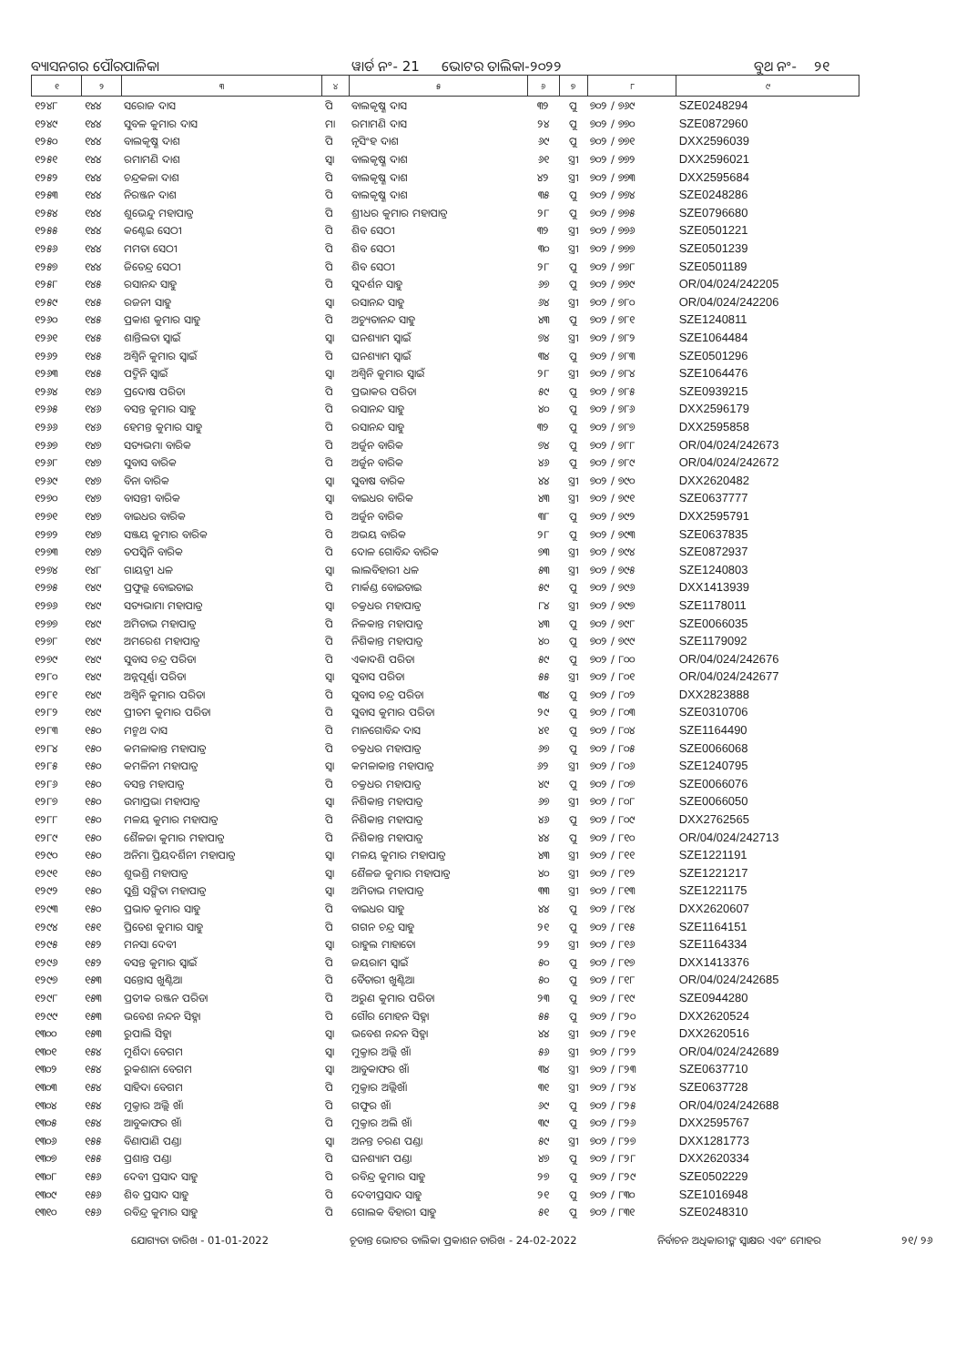ବ୍ୟାସନଗର ପୌରପାଳିକା ୱାର୍ଡ ନଂ- 21 ଭୋଟର ତାଲିକା-୨୦୨୨ ବୁଥ ନଂ- ୨୧
| ୧ | ୨ | ୩ | ୪ | ୫ | ୬ | ୭ | ୮ | ୯ |
| --- | --- | --- | --- | --- | --- | --- | --- | --- |
| ୧୨୪୮ | ୧୪୪ | ସରୋଜ ଦାସ | ପି | ବାଲକୃଷ୍ଣ ଦାସ | ୩୨ | ପୁ | ୭୦୨ / ୭୬୯ | SZE0248294 |
| ୧୨୪୯ | ୧୪୪ | ସୁବଳ କୁମାର ଦାସ | ମା | ରମାମଣି ଦାସ | ୨୪ | ପୁ | ୭୦୨ / ୭୭୦ | SZE0872960 |
| ୧୨୫୦ | ୧୪୪ | ବାଲକୃଷ୍ଣ ଦାଶ | ପି | ନୃସିଂହ ଦାଶ | ୬୯ | ପୁ | ୭୦୨ / ୭୭୧ | DXX2596039 |
| ୧୨୫୧ | ୧୪୪ | ରମାମଣି ଦାଶ | ସ୍ୱା | ବାଲକୃଷ୍ଣ ଦାଶ | ୬୧ | ସ୍ତ୍ରୀ | ୭୦୨ / ୭୭୨ | DXX2596021 |
| ୧୨୫୨ | ୧୪୪ | ଚନ୍ଦ୍ରକଳା ଦାଶ | ପି | ବାଲକୃଷ୍ଣ ଦାଶ | ୪୨ | ସ୍ତ୍ରୀ | ୭୦୨ / ୭୭୩ | DXX2595684 |
| ୧୨୫୩ | ୧୪୪ | ନିରଞ୍ଜନ ଦାଶ | ପି | ବାଲକୃଷ୍ଣ ଦାଶ | ୩୫ | ପୁ | ୭୦୨ / ୭୭୪ | SZE0248286 |
| ୧୨୫୪ | ୧୪୪ | ଶୁଭେନ୍ଦୁ ମହାପାତ୍ର | ପି | ଶ୍ରୀଧର କୁମାର ମହାପାତ୍ର | ୨୮ | ପୁ | ୭୦୨ / ୭୭୫ | SZE0796680 |
| ୧୨୫୫ | ୧୪୪ | କଣ୍ଟେଇ ସେଠୀ | ପି | ଶିବ ସେଠୀ | ୩୨ | ସ୍ତ୍ରୀ | ୭୦୨ / ୭୭୬ | SZE0501221 |
| ୧୨୫୬ | ୧୪୪ | ମମତା ସେଠୀ | ପି | ଶିବ ସେଠୀ | ୩୦ | ସ୍ତ୍ରୀ | ୭୦୨ / ୭୭୭ | SZE0501239 |
| ୧୨୫୭ | ୧୪୪ | ଜିତେନ୍ଦ୍ର ସେଠୀ | ପି | ଶିବ ସେଠୀ | ୨୮ | ପୁ | ୭୦୨ / ୭୭୮ | SZE0501189 |
| ୧୨୫୮ | ୧୪୫ | ରସାନନ୍ଦ ସାହୁ | ପି | ସୁଦର୍ଶନ ସାହୁ | ୬୭ | ପୁ | ୭୦୨ / ୭୭୯ | OR/04/024/242205 |
| ୧୨୫୯ | ୧୪୫ | ରଜନୀ ସାହୁ | ସ୍ୱା | ରସାନନ୍ଦ ସାହୁ | ୬୪ | ସ୍ତ୍ରୀ | ୭୦୨ / ୭୮୦ | OR/04/024/242206 |
| ୧୨୬୦ | ୧୪୫ | ପ୍ରକାଶ କୁମାର ସାହୁ | ପି | ଅଚ୍ୟୁତାନନ୍ଦ ସାହୁ | ୪୩ | ପୁ | ୭୦୨ / ୭୮୧ | SZE1240811 |
| ୧୨୬୧ | ୧୪୫ | ଶାନ୍ତିଲତା ସ୍ୱାଇଁ | ସ୍ୱା | ଘନଶ୍ୟାମ ସ୍ୱାଇଁ | ୭୪ | ସ୍ତ୍ରୀ | ୭୦୨ / ୭୮୨ | SZE1064484 |
| ୧୨୬୨ | ୧୪୫ | ଅଶ୍ୱିନି କୁମାର ସ୍ୱାଇଁ | ପି | ଘନଶ୍ୟାମ ସ୍ୱାଇଁ | ୩୪ | ପୁ | ୭୦୨ / ୭୮୩ | SZE0501296 |
| ୧୨୬୩ | ୧୪୫ | ପଦ୍ମିନି ସ୍ୱାଇଁ | ସ୍ୱା | ଅଶ୍ୱିନି କୁମାର ସ୍ୱାଇଁ | ୨୮ | ସ୍ତ୍ରୀ | ୭୦୨ / ୭୮୪ | SZE1064476 |
| ୧୨୬୪ | ୧୪୬ | ପ୍ରଦୋଷ ପରିଡା | ପି | ପ୍ରଭାକର ପରିଡା | ୫୯ | ପୁ | ୭୦୨ / ୭୮୫ | SZE0939215 |
| ୧୨୬୫ | ୧୪୬ | ବସନ୍ତ କୁମାର ସାହୁ | ପି | ରସାନନ୍ଦ ସାହୁ | ୪୦ | ପୁ | ୭୦୨ / ୭୮୬ | DXX2596179 |
| ୧୨୬୬ | ୧୪୬ | ହେମନ୍ତ କୁମାର ସାହୁ | ପି | ରସାନନ୍ଦ ସାହୁ | ୩୨ | ପୁ | ୭୦୨ / ୭୮୭ | DXX2595858 |
| ୧୨୬୭ | ୧୪୭ | ସତ୍ୟଭମା ବାରିକ | ପି | ଅର୍ଜୁନ ବାରିକ | ୭୪ | ପୁ | ୭୦୨ / ୭୮୮ | OR/04/024/242673 |
| ୧୨୬୮ | ୧୪୭ | ସୁବାସ ବାରିକ | ପି | ଅର୍ଜୁନ ବାରିକ | ୪୬ | ପୁ | ୭୦୨ / ୭୮୯ | OR/04/024/242672 |
| ୧୨୬୯ | ୧୪୭ | ବିନା ବାରିକ | ସ୍ୱା | ସୁବାଷ ବାରିକ | ୪୪ | ସ୍ତ୍ରୀ | ୭୦୨ / ୭୯୦ | DXX2620482 |
| ୧୨୭୦ | ୧୪୭ | ବାସନ୍ତୀ ବାରିକ | ସ୍ୱା | ବାଇଧର ବାରିକ | ୪୩ | ସ୍ତ୍ରୀ | ୭୦୨ / ୭୯୧ | SZE0637777 |
| ୧୨୭୧ | ୧୪୭ | ବାଇଧର ବାରିକ | ପି | ଅର୍ଜୁନ ବାରିକ | ୩୮ | ପୁ | ୭୦୨ / ୭୯୨ | DXX2595791 |
| ୧୨୭୨ | ୧୪୭ | ସଞ୍ଜୟ କୁମାର ବାରିକ | ପି | ଅଭୟ ବାରିକ | ୨୮ | ପୁ | ୭୦୨ / ୭୯୩ | SZE0637835 |
| ୧୨୭୩ | ୧୪୭ | ତପସ୍ୱିନି ବାରିକ | ପି | ଦୋଳ ଗୋବିନ୍ଦ ବାରିକ | ୭୩ | ସ୍ତ୍ରୀ | ୭୦୨ / ୭୯୪ | SZE0872937 |
| ୧୨୭୪ | ୧୪୮ | ଗାୟତ୍ରୀ ଧଳ | ସ୍ୱା | ଲାଲବିହାରୀ ଧଳ | ୫୩ | ସ୍ତ୍ରୀ | ୭୦୨ / ୭୯୫ | SZE1240803 |
| ୧୨୭୫ | ୧୪୯ | ପ୍ରଫୁଲ୍ଲ ବୋଇତାଇ | ପି | ମାର୍କଣ୍ଡ ବୋଇତାଇ | ୫୯ | ପୁ | ୭୦୨ / ୭୯୬ | DXX1413939 |
| ୧୨୭୬ | ୧୪୯ | ସତ୍ୟଭାମା ମହାପାତ୍ର | ସ୍ୱା | ଚକ୍ରଧର ମହାପାତ୍ର | ୮୪ | ସ୍ତ୍ରୀ | ୭୦୨ / ୭୯୭ | SZE1178011 |
| ୧୨୭୭ | ୧୪୯ | ଅମିତାଭ ମହାପାତ୍ର | ପି | ନିଳକାନ୍ତ ମହାପାତ୍ର | ୪୩ | ପୁ | ୭୦୨ / ୭୯୮ | SZE0066035 |
| ୧୨୭୮ | ୧୪୯ | ଅମରେଶ ମହାପାତ୍ର | ପି | ନିଶିକାନ୍ତ ମହାପାତ୍ର | ୪୦ | ପୁ | ୭୦୨ / ୭୯୯ | SZE1179092 |
| ୧୨୭୯ | ୧୪୯ | ସୁବାସ ଚନ୍ଦ୍ର ପରିଡା | ପି | ଏକାଦଶି ପରିଡା | ୫୯ | ପୁ | ୭୦୨ / ୮୦୦ | OR/04/024/242676 |
| ୧୨୮୦ | ୧୪୯ | ଅନ୍ନପୂର୍ଣ୍ଣା ପରିଡା | ସ୍ୱା | ସୁବାସ ପରିଡା | ୫୫ | ସ୍ତ୍ରୀ | ୭୦୨ / ୮୦୧ | OR/04/024/242677 |
| ୧୨୮୧ | ୧୪୯ | ଅଶ୍ୱିନି କୁମାର ପରିଡା | ପି | ସୁବାସ ଚନ୍ଦ୍ର ପରିଡା | ୩୪ | ପୁ | ୭୦୨ / ୮୦୨ | DXX2823888 |
| ୧୨୮୨ | ୧୪୯ | ପ୍ରୀତମ କୁମାର ପରିଡା | ପି | ସୁବାସ କୁମାର ପରିଡା | ୨୯ | ପୁ | ୭୦୨ / ୮୦୩ | SZE0310706 |
| ୧୨୮୩ | ୧୫୦ | ମନ୍ମଥ ଦାସ | ପି | ମାନଗୋବିନ୍ଦ ଦାସ | ୪୧ | ପୁ | ୭୦୨ / ୮୦୪ | SZE1164490 |
| ୧୨୮୪ | ୧୫୦ | କମଳାକାନ୍ତ ମହାପାତ୍ର | ପି | ଚକ୍ରଧର ମହାପାତ୍ର | ୬୭ | ପୁ | ୭୦୨ / ୮୦୫ | SZE0066068 |
| ୧୨୮୫ | ୧୫୦ | କମଳିନୀ ମହାପାତ୍ର | ସ୍ୱା | କମଳାକାନ୍ତ ମହାପାତ୍ର | ୬୨ | ସ୍ତ୍ରୀ | ୭୦୨ / ୮୦୬ | SZE1240795 |
| ୧୨୮୬ | ୧୫୦ | ବସନ୍ତ ମହାପାତ୍ର | ପି | ଚକ୍ରଧର ମହାପାତ୍ର | ୪୯ | ପୁ | ୭୦୨ / ୮୦୭ | SZE0066076 |
| ୧୨୮୭ | ୧୫୦ | ଉମାପ୍ରଭା ମହାପାତ୍ର | ସ୍ୱା | ନିଶିକାନ୍ତ ମହାପାତ୍ର | ୬୭ | ସ୍ତ୍ରୀ | ୭୦୨ / ୮୦୮ | SZE0066050 |
| ୧୨୮୮ | ୧୫୦ | ମଳୟ କୁମାର ମହାପାତ୍ର | ପି | ନିଶିକାନ୍ତ ମହାପାତ୍ର | ୪୬ | ପୁ | ୭୦୨ / ୮୦୯ | DXX2762565 |
| ୧୨୮୯ | ୧୫୦ | ଶୈଳଜା କୁମାର ମହାପାତ୍ର | ପି | ନିଶିକାନ୍ତ ମହାପାତ୍ର | ୪୪ | ପୁ | ୭୦୨ / ୮୧୦ | OR/04/024/242713 |
| ୧୨୯୦ | ୧୫୦ | ଅନିମା ପ୍ରିୟଦର୍ଶିନୀ ମହାପାତ୍ର | ସ୍ୱା | ମଳୟ କୁମାର ମହାପାତ୍ର | ୪୩ | ସ୍ତ୍ରୀ | ୭୦୨ / ୮୧୧ | SZE1221191 |
| ୧୨୯୧ | ୧୫୦ | ଶୁଭଶ୍ରି ମହାପାତ୍ର | ସ୍ୱା | ଶୈଳଜ କୁମାର ମହାପାତ୍ର | ୪୦ | ସ୍ତ୍ରୀ | ୭୦୨ / ୮୧୨ | SZE1221217 |
| ୧୨୯୨ | ୧୫୦ | ସୁଶ୍ରି ସଙ୍ଗିତା ମହାପାତ୍ର | ସ୍ୱା | ଅମିତାଭ ମହାପାତ୍ର | ୩୩ | ସ୍ତ୍ରୀ | ୭୦୨ / ୮୧୩ | SZE1221175 |
| ୧୨୯୩ | ୧୫୦ | ପ୍ରଭାତ କୁମାର ସାହୁ | ପି | ବାଇଧର ସାହୁ | ୪୪ | ପୁ | ୭୦୨ / ୮୧୪ | DXX2620607 |
| ୧୨୯୪ | ୧୫୧ | ପ୍ରିତେଶ କୁମାର ସାହୁ | ପି | ଗଗନ ଚନ୍ଦ୍ର ସାହୁ | ୨୧ | ପୁ | ୭୦୨ / ୮୧୫ | SZE1164151 |
| ୧୨୯୫ | ୧୫୨ | ମନସା ଦେବୀ | ସ୍ୱା | ରାହୁଲ ମାହାତୋ | ୨୨ | ସ୍ତ୍ରୀ | ୭୦୨ / ୮୧୬ | SZE1164334 |
| ୧୨୯୬ | ୧୫୨ | ବସନ୍ତ କୁମାର ସ୍ୱାଇଁ | ପି | ଜୟରାମ ସ୍ୱାଇଁ | ୫୦ | ପୁ | ୭୦୨ / ୮୧୭ | DXX1413376 |
| ୧୨୯୭ | ୧୫୩ | ସନ୍ତୋସ ଖୁଣ୍ଟିଆ | ପି | ବୈତାରୀ ଖୁଣ୍ଟିଆ | ୫୦ | ପୁ | ୭୦୨ / ୮୧୮ | OR/04/024/242685 |
| ୧୨୯୮ | ୧୫୩ | ପ୍ରତୀକ ରଞ୍ଜନ ପରିଡା | ପି | ଅରୁଣ କୁମାର ପରିଡା | ୨୩ | ପୁ | ୭୦୨ / ୮୧୯ | SZE0944280 |
| ୧୨୯୯ | ୧୫୩ | ଭବେଶ ନନ୍ଦନ ସିହ୍ନା | ପି | ଗୌର ମୋହନ ସିହ୍ନା | ୫୫ | ପୁ | ୭୦୨ / ୮୨୦ | DXX2620524 |
| ୧୩୦୦ | ୧୫୩ | ରୁପାଲି ସିହ୍ନା | ସ୍ୱା | ଭବେଶ ନନ୍ଦନ ସିହ୍ନା | ୪୪ | ସ୍ତ୍ରୀ | ୭୦୨ / ୮୨୧ | DXX2620516 |
| ୧୩୦୧ | ୧୫୪ | ମୁର୍ଶିଦା ବେଗମ | ସ୍ୱା | ମୁକ୍ତାର ଅଲ୍ଲି ଖାଁ | ୫୬ | ସ୍ତ୍ରୀ | ୭୦୨ / ୮୨୨ | OR/04/024/242689 |
| ୧୩୦୨ | ୧୫୪ | ରୁକଶାନା ବେଗମ | ସ୍ୱା | ଆବୁକାଫର ଖାଁ | ୩୪ | ସ୍ତ୍ରୀ | ୭୦୨ / ୮୨୩ | SZE0637710 |
| ୧୩୦୩ | ୧୫୪ | ସାହିଦା ବେଗମ | ପି | ମୁକ୍ତାର ଅଲ୍ଲିଖାଁ | ୩୧ | ସ୍ତ୍ରୀ | ୭୦୨ / ୮୨୪ | SZE0637728 |
| ୧୩୦୪ | ୧୫୪ | ମୁକ୍ତାର ଅଲ୍ଲି ଖାଁ | ପି | ଗଫୁର ଖାଁ | ୬୯ | ପୁ | ୭୦୨ / ୮୨୫ | OR/04/024/242688 |
| ୧୩୦୫ | ୧୫୪ | ଆବୁକାଫର ଖାଁ | ପି | ମୁକ୍ତାର ଅଲି ଖାଁ | ୩୯ | ପୁ | ୭୦୨ / ୮୨୬ | DXX2595767 |
| ୧୩୦୬ | ୧୫୫ | ବିଣାପାଣି ପଣ୍ଡା | ସ୍ୱା | ଅନନ୍ତ ଚରଣ ପଣ୍ଡା | ୫୯ | ସ୍ତ୍ରୀ | ୭୦୨ / ୮୨୭ | DXX1281773 |
| ୧୩୦୭ | ୧୫୫ | ପ୍ରଶାନ୍ତ ପଣ୍ଡା | ପି | ଘନଶ୍ୟାମ ପଣ୍ଡା | ୪୭ | ପୁ | ୭୦୨ / ୮୨୮ | DXX2620334 |
| ୧୩୦୮ | ୧୫୬ | ଦେବୀ ପ୍ରସାଦ ସାହୁ | ପି | ରବିନ୍ଦ୍ର କୁମାର ସାହୁ | ୨୭ | ପୁ | ୭୦୨ / ୮୨୯ | SZE0502229 |
| ୧୩୦୯ | ୧୫୬ | ଶିବ ପ୍ରସାଦ ସାହୁ | ପି | ଦେବୀପ୍ରସାଦ ସାହୁ | ୨୧ | ପୁ | ୭୦୨ / ୮୩୦ | SZE1016948 |
| ୧୩୧୦ | ୧୫୬ | ରବିନ୍ଦ୍ର କୁମାର ସାହୁ | ପି | ଗୋଲକ ବିହାରୀ ସାହୁ | ୫୧ | ପୁ | ୭୦୨ / ୮୩୧ | SZE0248310 |
ଯୋଗ୍ୟତା ତାରିଖ - 01-01-2022 ଚୂଡାନ୍ତ ଭୋଟର ତାଲିକା ପ୍ରକାଶନ ତାରିଖ - 24-02-2022 ନିର୍ବାଚନ ଅଧିକାରୀଙ୍କ ସ୍ୱାକ୍ଷର ଏବଂ ମୋହର ୨୧/ ୨୬